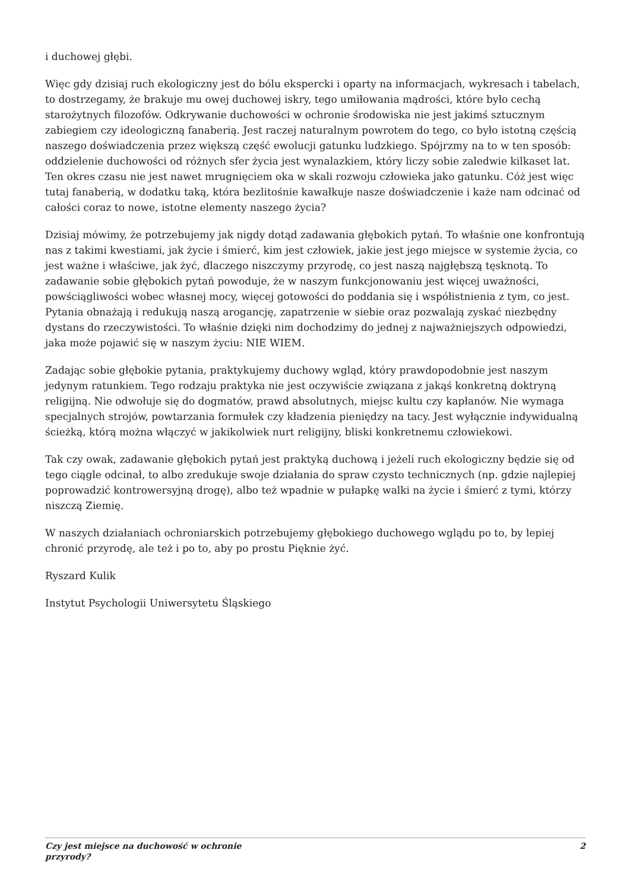i duchowej głębi.
Więc gdy dzisiaj ruch ekologiczny jest do bólu ekspercki i oparty na informacjach, wykresach i tabelach, to dostrzegamy, że brakuje mu owej duchowej iskry, tego umiłowania mądrości, które było cechą starożytnych filozofów. Odkrywanie duchowości w ochronie środowiska nie jest jakimś sztucznym zabiegiem czy ideologiczną fanaberią. Jest raczej naturalnym powrotem do tego, co było istotną częścią naszego doświadczenia przez większą część ewolucji gatunku ludzkiego. Spójrzmy na to w ten sposób: oddzielenie duchowości od różnych sfer życia jest wynalazkiem, który liczy sobie zaledwie kilkaset lat. Ten okres czasu nie jest nawet mrugnięciem oka w skali rozwoju człowieka jako gatunku. Cóż jest więc tutaj fanaberią, w dodatku taką, która bezlitośnie kawałkuje nasze doświadczenie i każe nam odcinać od całości coraz to nowe, istotne elementy naszego życia?
Dzisiaj mówimy, że potrzebujemy jak nigdy dotąd zadawania głębokich pytań. To właśnie one konfrontują nas z takimi kwestiami, jak życie i śmierć, kim jest człowiek, jakie jest jego miejsce w systemie życia, co jest ważne i właściwe, jak żyć, dlaczego niszczymy przyrodę, co jest naszą najgłębszą tęsknotą. To zadawanie sobie głębokich pytań powoduje, że w naszym funkcjonowaniu jest więcej uważności, powściągliwości wobec własnej mocy, więcej gotowości do poddania się i współistnienia z tym, co jest. Pytania obnażają i redukują naszą arogancję, zapatrzenie w siebie oraz pozwalają zyskać niezbędny dystans do rzeczywistości. To właśnie dzięki nim dochodzimy do jednej z najważniejszych odpowiedzi, jaka może pojawić się w naszym życiu: NIE WIEM.
Zadając sobie głębokie pytania, praktykujemy duchowy wgląd, który prawdopodobnie jest naszym jedynym ratunkiem. Tego rodzaju praktyka nie jest oczywiście związana z jakąś konkretną doktryną religijną. Nie odwołuje się do dogmatów, prawd absolutnych, miejsc kultu czy kapłanów. Nie wymaga specjalnych strojów, powtarzania formułek czy kładzenia pieniędzy na tacy. Jest wyłącznie indywidualną ścieżką, którą można włączyć w jakikolwiek nurt religijny, bliski konkretnemu człowiekowi.
Tak czy owak, zadawanie głębokich pytań jest praktyką duchową i jeżeli ruch ekologiczny będzie się od tego ciągle odcinał, to albo zredukuje swoje działania do spraw czysto technicznych (np. gdzie najlepiej poprowadzić kontrowersyjną drogę), albo też wpadnie w pułapkę walki na życie i śmierć z tymi, którzy niszczą Ziemię.
W naszych działaniach ochroniarskich potrzebujemy głębokiego duchowego wglądu po to, by lepiej chronić przyrodę, ale też i po to, aby po prostu Pięknie żyć.
Ryszard Kulik
Instytut Psychologii Uniwersytetu Śląskiego
Czy jest miejsce na duchowość w ochronie
przyrody? 2